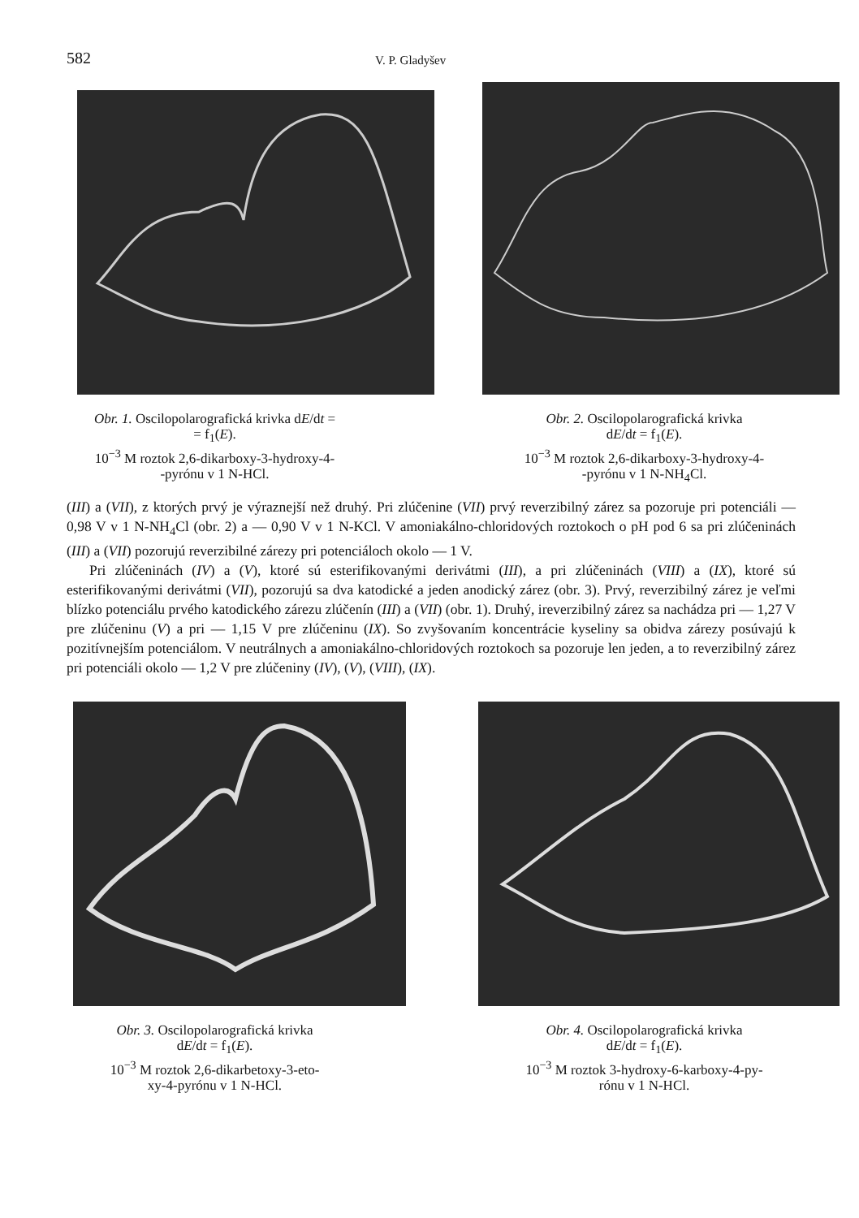582
V. P. Gladyšev
Obr. 1. Oscilopolarografická krivka dE/dt =
= f<sub>1</sub>(E).
10<sup>−3</sup> M roztok 2,6-dikarboxy-3-hydroxy-4-
-pyrónu v 1 N-HCl.
Obr. 2. Oscilopolarografická krivka
dE/dt = f<sub>1</sub>(E).
10<sup>−3</sup> M roztok 2,6-dikarboxy-3-hydroxy-4-
-pyrónu v 1 N-NH<sub>4</sub>Cl.
(III) a (VII), z ktorých prvý je výraznejší než druhý. Pri zlúčenine (VII) prvý reverzibilný zárez sa pozoruje pri potenciáli — 0,98 V v 1 N-NH<sub>4</sub>Cl (obr. 2) a — 0,90 V v 1 N-KCl. V amoniakálno-chloridových roztokoch o pH pod 6 sa pri zlúčeninách (III) a (VII) pozorujú reverzibilné zárezy pri potenciáloch okolo — 1 V.
Pri zlúčeninách (IV) a (V), ktoré sú esterifikovanými derivátmi (III), a pri zlúčeninách (VIII) a (IX), ktoré sú esterifikovanými derivátmi (VII), pozorujú sa dva katodické a jeden anodický zárez (obr. 3). Prvý, reverzibilný zárez je veľmi blízko potenciálu prvého katodického zárezu zlúčenín (III) a (VII) (obr. 1). Druhý, ireverzibilný zárez sa nachádza pri — 1,27 V pre zlúčeninu (V) a pri — 1,15 V pre zlúčeninu (IX). So zvyšovaním koncentrácie kyseliny sa obidva zárezy posúvajú k pozitívnejším potenciálom. V neutrálnych a amoniakálno-chloridových roztokoch sa pozoruje len jeden, a to reverzibilný zárez pri potenciáli okolo — 1,2 V pre zlúčeniny (IV), (V), (VIII), (IX).
Obr. 3. Oscilopolarografická krivka
dE/dt = f<sub>1</sub>(E).
10<sup>−3</sup> M roztok 2,6-dikarbetoxy-3-eto-
xy-4-pyrónu v 1 N-HCl.
Obr. 4. Oscilopolarografická krivka
dE/dt = f<sub>1</sub>(E).
10<sup>−3</sup> M roztok 3-hydroxy-6-karboxy-4-py-
rónu v 1 N-HCl.